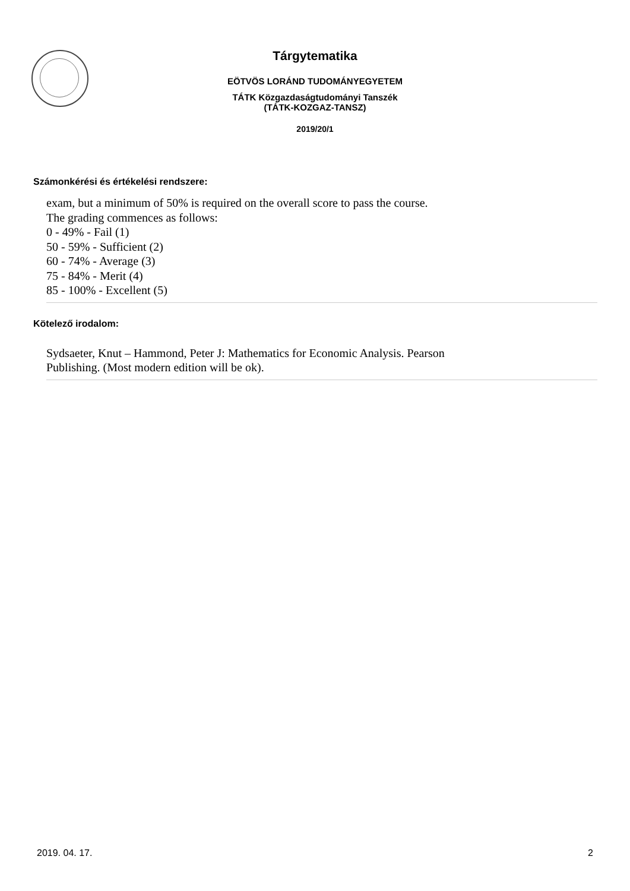Tárgytematika
EÖTVÖS LORÁND TUDOMÁNYEGYETEM
TÁTK Közgazdaságtudományi Tanszék
(TÁTK-KOZGAZ-TANSZ)
2019/20/1
Számonkérési és értékelési rendszere:
exam, but a minimum of 50% is required on the overall score to pass the course.
The grading commences as follows:
0 - 49% - Fail (1)
50 - 59% - Sufficient (2)
60 - 74% - Average (3)
75 - 84% - Merit (4)
85 - 100% - Excellent (5)
Kötelező irodalom:
Sydsaeter, Knut – Hammond, Peter J: Mathematics for Economic Analysis. Pearson
Publishing. (Most modern edition will be ok).
2019. 04. 17. 2